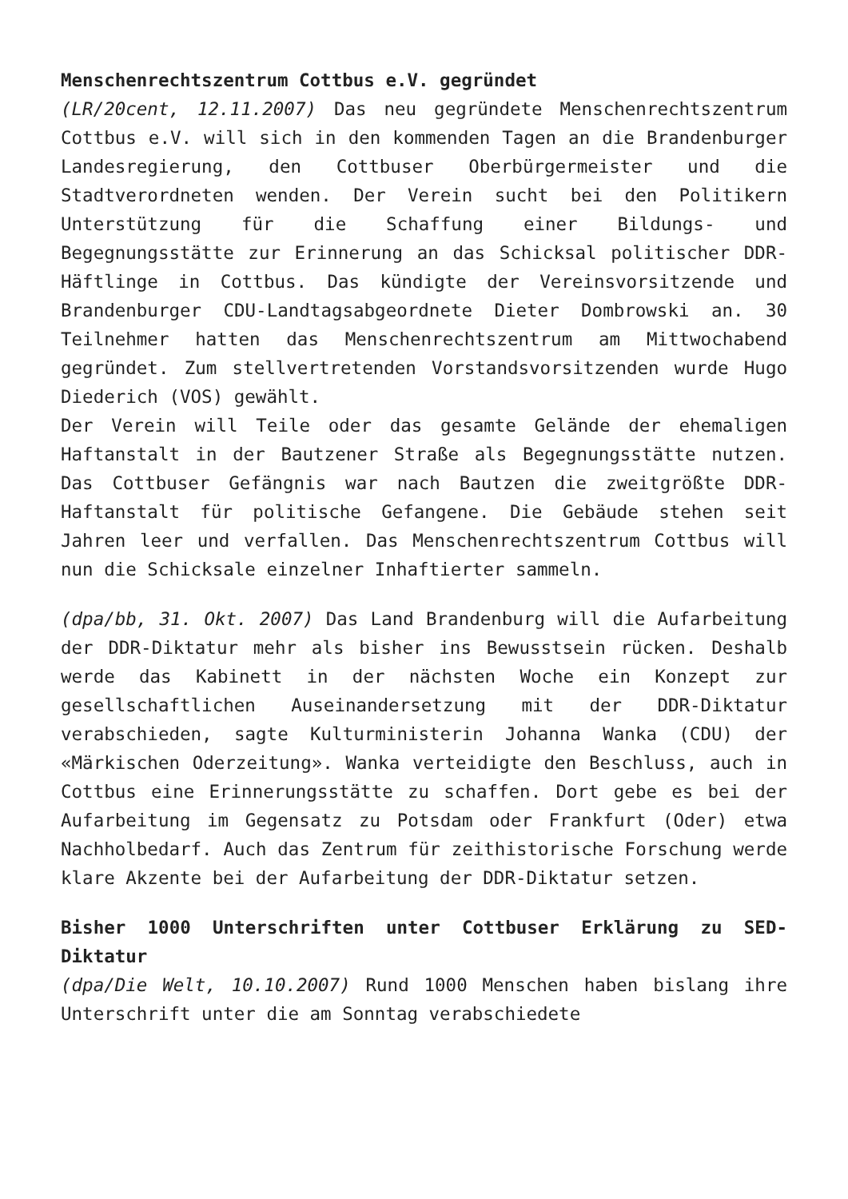Menschenrechtszentrum Cottbus e.V. gegründet
(LR/20cent, 12.11.2007) Das neu gegründete Menschenrechtszentrum Cottbus e.V. will sich in den kommenden Tagen an die Brandenburger Landesregierung, den Cottbuser Oberbürgermeister und die Stadtverordneten wenden. Der Verein sucht bei den Politikern Unterstützung für die Schaffung einer Bildungs- und Begegnungsstätte zur Erinnerung an das Schicksal politischer DDR-Häftlinge in Cottbus. Das kündigte der Vereinsvorsitzende und Brandenburger CDU-Landtagsabgeordnete Dieter Dombrowski an. 30 Teilnehmer hatten das Menschenrechtszentrum am Mittwochabend gegründet. Zum stellvertretenden Vorstandsvorsitzenden wurde Hugo Diederich (VOS) gewählt.
Der Verein will Teile oder das gesamte Gelände der ehemaligen Haftanstalt in der Bautzener Straße als Begegnungsstätte nutzen. Das Cottbuser Gefängnis war nach Bautzen die zweitgrößte DDR-Haftanstalt für politische Gefangene. Die Gebäude stehen seit Jahren leer und verfallen. Das Menschenrechtszentrum Cottbus will nun die Schicksale einzelner Inhaftierter sammeln.
(dpa/bb, 31. Okt. 2007) Das Land Brandenburg will die Aufarbeitung der DDR-Diktatur mehr als bisher ins Bewusstsein rücken. Deshalb werde das Kabinett in der nächsten Woche ein Konzept zur gesellschaftlichen Auseinandersetzung mit der DDR-Diktatur verabschieden, sagte Kulturministerin Johanna Wanka (CDU) der «Märkischen Oderzeitung». Wanka verteidigte den Beschluss, auch in Cottbus eine Erinnerungsstätte zu schaffen. Dort gebe es bei der Aufarbeitung im Gegensatz zu Potsdam oder Frankfurt (Oder) etwa Nachholbedarf. Auch das Zentrum für zeithistorische Forschung werde klare Akzente bei der Aufarbeitung der DDR-Diktatur setzen.
Bisher 1000 Unterschriften unter Cottbuser Erklärung zu SED-Diktatur
(dpa/Die Welt, 10.10.2007) Rund 1000 Menschen haben bislang ihre Unterschrift unter die am Sonntag verabschiedete